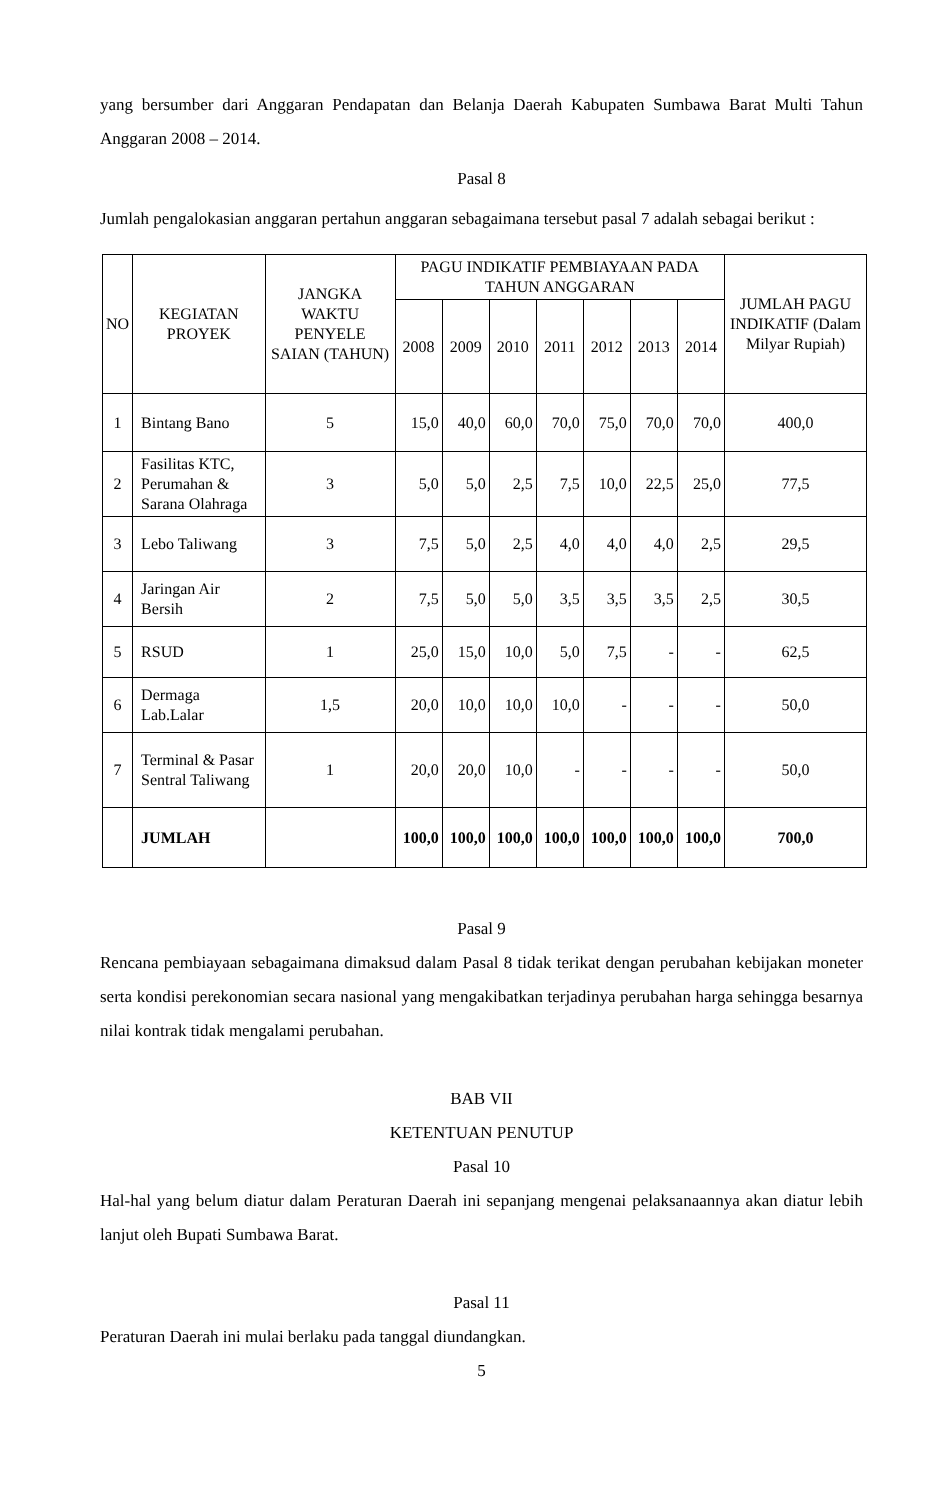yang bersumber dari Anggaran Pendapatan dan Belanja Daerah Kabupaten Sumbawa Barat Multi Tahun Anggaran 2008 – 2014.
Pasal 8
Jumlah pengalokasian anggaran pertahun anggaran sebagaimana tersebut pasal 7 adalah sebagai berikut :
| NO | KEGIATAN PROYEK | JANGKA WAKTU PENYELE SAIAN (TAHUN) | PAGU INDIKATIF PEMBIAYAAN PADA TAHUN ANGGARAN | | | | | | | JUMLAH PAGU INDIKATIF (Dalam Milyar Rupiah) |
| --- | --- | --- | --- | --- | --- | --- | --- | --- | --- | --- |
| | | | 2008 | 2009 | 2010 | 2011 | 2012 | 2013 | 2014 | |
| 1 | Bintang Bano | 5 | 15,0 | 40,0 | 60,0 | 70,0 | 75,0 | 70,0 | 70,0 | 400,0 |
| 2 | Fasilitas KTC, Perumahan & Sarana Olahraga | 3 | 5,0 | 5,0 | 2,5 | 7,5 | 10,0 | 22,5 | 25,0 | 77,5 |
| 3 | Lebo Taliwang | 3 | 7,5 | 5,0 | 2,5 | 4,0 | 4,0 | 4,0 | 2,5 | 29,5 |
| 4 | Jaringan Air Bersih | 2 | 7,5 | 5,0 | 5,0 | 3,5 | 3,5 | 3,5 | 2,5 | 30,5 |
| 5 | RSUD | 1 | 25,0 | 15,0 | 10,0 | 5,0 | 7,5 | - | - | 62,5 |
| 6 | Dermaga Lab.Lalar | 1,5 | 20,0 | 10,0 | 10,0 | 10,0 | - | - | - | 50,0 |
| 7 | Terminal & Pasar Sentral Taliwang | 1 | 20,0 | 20,0 | 10,0 | - | - | - | - | 50,0 |
| | JUMLAH | | 100,0 | 100,0 | 100,0 | 100,0 | 100,0 | 100,0 | 100,0 | 700,0 |
Pasal 9
Rencana pembiayaan sebagaimana dimaksud dalam Pasal 8 tidak terikat dengan perubahan kebijakan moneter serta kondisi perekonomian secara nasional yang mengakibatkan terjadinya perubahan harga sehingga besarnya nilai kontrak tidak mengalami perubahan.
BAB VII
KETENTUAN PENUTUP
Pasal 10
Hal-hal yang belum diatur dalam Peraturan Daerah ini sepanjang mengenai pelaksanaannya akan diatur lebih lanjut oleh Bupati Sumbawa Barat.
Pasal 11
Peraturan Daerah ini mulai berlaku pada tanggal diundangkan.
5